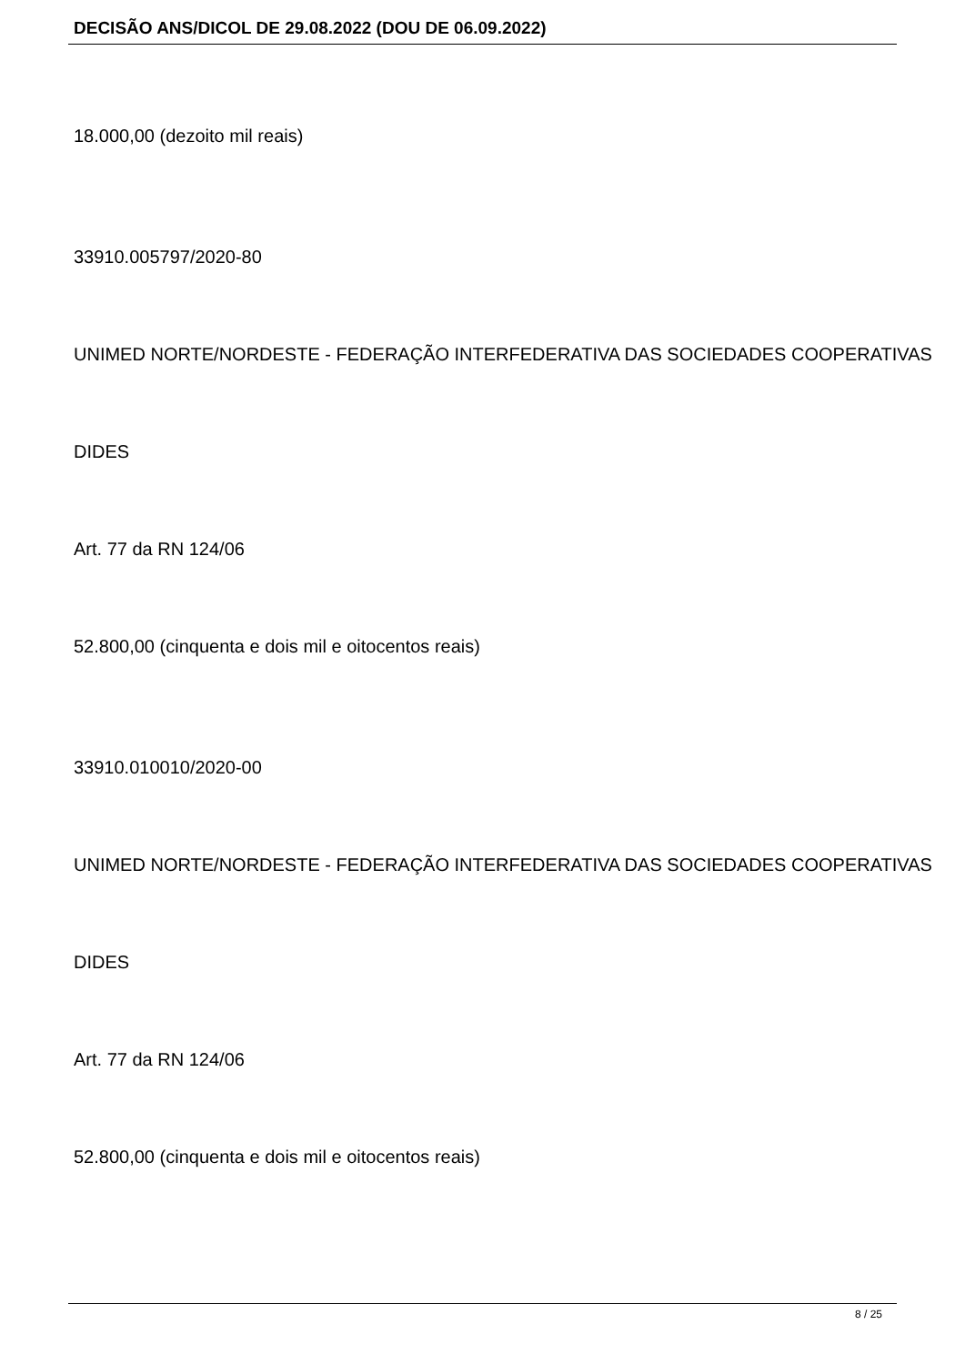DECISÃO ANS/DICOL DE 29.08.2022 (DOU DE 06.09.2022)
18.000,00 (dezoito mil reais)
33910.005797/2020-80
UNIMED NORTE/NORDESTE - FEDERAÇÃO INTERFEDERATIVA DAS SOCIEDADES COOPERATIVAS
DIDES
Art. 77 da RN 124/06
52.800,00 (cinquenta e dois mil e oitocentos reais)
33910.010010/2020-00
UNIMED NORTE/NORDESTE - FEDERAÇÃO INTERFEDERATIVA DAS SOCIEDADES COOPERATIVAS
DIDES
Art. 77 da RN 124/06
52.800,00 (cinquenta e dois mil e oitocentos reais)
8 / 25